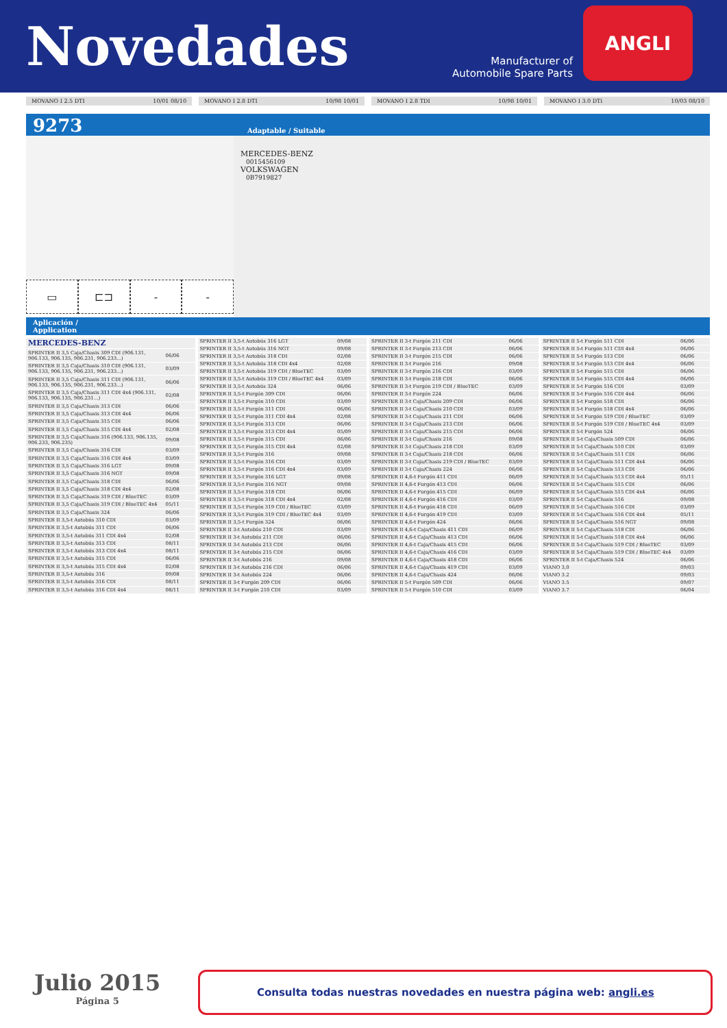Novedades
Manufacturer of
Automobile Spare Parts
ANGLI
MOVANO I 2.5 DTI 10/01 08/10 MOVANO I 2.8 DTI 10/98 10/01 MOVANO I 2.8 TDI 10/98 10/01 MOVANO I 3.0 DTi 10/03 08/10
9273 Adaptable / Suitable
▭ ⊏⊐ - -
MERCEDES-BENZ
0015456109
VOLKSWAGEN
0B7919827
Aplicación /
Application
| MERCEDES-BENZ | |
| SPRINTER II 3,5 Caja/Chasis 309 CDI (906.131, 906.133, 906.135, 906.231, 906.233...) | 06/06 |
| SPRINTER II 3,5 Caja/Chasis 310 CDI (906.131, 906.133, 906.135, 906.231, 906.233...) | 03/09 |
| SPRINTER II 3,5 Caja/Chasis 311 CDI (906.131, 906.133, 906.135, 906.231, 906.233...) | 06/06 |
| SPRINTER II 3,5 Caja/Chasis 311 CDI 4x4 (906.131, 906.133, 906.135, 906.231...) | 02/08 |
| SPRINTER II 3,5 Caja/Chasis 313 CDI | 06/06 |
| SPRINTER II 3,5 Caja/Chasis 313 CDI 4x4 | 06/06 |
| SPRINTER II 3,5 Caja/Chasis 315 CDI | 06/06 |
| SPRINTER II 3,5 Caja/Chasis 315 CDI 4x4 | 02/08 |
| SPRINTER II 3,5 Caja/Chasis 316 (906.133, 906.135, 906.233, 906.235) | 09/08 |
| SPRINTER II 3,5 Caja/Chasis 316 CDI | 03/09 |
| SPRINTER II 3,5 Caja/Chasis 316 CDI 4x4 | 03/09 |
| SPRINTER II 3,5 Caja/Chasis 316 LGT | 09/08 |
| SPRINTER II 3,5 Caja/Chasis 316 NGT | 09/08 |
| SPRINTER II 3,5 Caja/Chasis 318 CDI | 06/06 |
| SPRINTER II 3,5 Caja/Chasis 318 CDI 4x4 | 02/08 |
| SPRINTER II 3,5 Caja/Chasis 319 CDI / BlueTEC | 03/09 |
| SPRINTER II 3,5 Caja/Chasis 319 CDI / BlueTEC 4x4 | 05/11 |
| SPRINTER II 3,5 Caja/Chasis 324 | 06/06 |
| SPRINTER II 3,5-t Autobús 310 CDI | 03/09 |
| SPRINTER II 3,5-t Autobús 311 CDI | 06/06 |
| SPRINTER II 3,5-t Autobús 311 CDI 4x4 | 02/08 |
| SPRINTER II 3,5-t Autobús 313 CDI | 08/11 |
| SPRINTER II 3,5-t Autobús 313 CDI 4x4 | 08/11 |
| SPRINTER II 3,5-t Autobús 315 CDI | 06/06 |
| SPRINTER II 3,5-t Autobús 315 CDI 4x4 | 02/08 |
| SPRINTER II 3,5-t Autobús 316 | 09/08 |
| SPRINTER II 3,5-t Autobús 316 CDI | 08/11 |
| SPRINTER II 3,5-t Autobús 316 CDI 4x4 | 08/11 |
| SPRINTER II 3,5-t Autobús 316 LGT | 09/08 |
| SPRINTER II 3,5-t Autobús 316 NGT | 09/08 |
| SPRINTER II 3,5-t Autobús 318 CDI | 02/08 |
| SPRINTER II 3,5-t Autobús 318 CDI 4x4 | 02/08 |
| SPRINTER II 3,5-t Autobús 319 CDI / BlueTEC | 03/09 |
| SPRINTER II 3,5-t Autobús 319 CDI / BlueTEC 4x4 | 03/09 |
| SPRINTER II 3,5-t Autobús 324 | 06/06 |
| SPRINTER II 3,5-t Furgón 309 CDI | 06/06 |
| SPRINTER II 3,5-t Furgón 310 CDI | 03/09 |
| SPRINTER II 3,5-t Furgón 311 CDI | 06/06 |
| SPRINTER II 3,5-t Furgón 311 CDI 4x4 | 02/08 |
| SPRINTER II 3,5-t Furgón 313 CDI | 06/06 |
| SPRINTER II 3,5-t Furgón 313 CDI 4x4 | 05/09 |
| SPRINTER II 3,5-t Furgón 315 CDI | 06/06 |
| SPRINTER II 3,5-t Furgón 315 CDI 4x4 | 02/08 |
| SPRINTER II 3,5-t Furgón 316 | 09/08 |
| SPRINTER II 3,5-t Furgón 316 CDI | 03/09 |
| SPRINTER II 3,5-t Furgón 316 CDI 4x4 | 03/09 |
| SPRINTER II 3,5-t Furgón 316 LGT | 09/08 |
| SPRINTER II 3,5-t Furgón 316 NGT | 09/08 |
| SPRINTER II 3,5-t Furgón 318 CDI | 06/06 |
| SPRINTER II 3,5-t Furgón 318 CDI 4x4 | 02/08 |
| SPRINTER II 3,5-t Furgón 319 CDI / BlueTEC | 03/09 |
| SPRINTER II 3,5-t Furgón 319 CDI / BlueTEC 4x4 | 03/09 |
| SPRINTER II 3,5-t Furgón 324 | 06/06 |
| SPRINTER II 3-t Autobús 210 CDI | 03/09 |
| SPRINTER II 3-t Autobús 211 CDI | 06/06 |
| SPRINTER II 3-t Autobús 213 CDI | 06/06 |
| SPRINTER II 3-t Autobús 215 CDI | 06/06 |
| SPRINTER II 3-t Autobús 216 | 09/08 |
| SPRINTER II 3-t Autobús 216 CDI | 06/06 |
| SPRINTER II 3-t Autobús 224 | 06/06 |
| SPRINTER II 3-t Furgón 209 CDI | 06/06 |
| SPRINTER II 3-t Furgón 210 CDI | 03/09 |
| SPRINTER II 3-t Furgón 211 CDI | 06/06 |
| SPRINTER II 3-t Furgón 213 CDI | 06/06 |
| SPRINTER II 3-t Furgón 215 CDI | 06/06 |
| SPRINTER II 3-t Furgón 216 | 09/08 |
| SPRINTER II 3-t Furgón 216 CDI | 03/09 |
| SPRINTER II 3-t Furgón 218 CDI | 06/06 |
| SPRINTER II 3-t Furgón 219 CDI / BlueTEC | 03/09 |
| SPRINTER II 3-t Furgón 224 | 06/06 |
| SPRINTER II 3-t Caja/Chasis 209 CDI | 06/06 |
| SPRINTER II 3-t Caja/Chasis 210 CDI | 03/09 |
| SPRINTER II 3-t Caja/Chasis 211 CDI | 06/06 |
| SPRINTER II 3-t Caja/Chasis 213 CDI | 06/06 |
| SPRINTER II 3-t Caja/Chasis 215 CDI | 06/06 |
| SPRINTER II 3-t Caja/Chasis 216 | 09/08 |
| SPRINTER II 3-t Caja/Chasis 218 CDI | 03/09 |
| SPRINTER II 3-t Caja/Chasis 218 CDI | 06/06 |
| SPRINTER II 3-t Caja/Chasis 219 CDI / BlueTEC | 03/09 |
| SPRINTER II 3-t Caja/Chasis 224 | 06/06 |
| SPRINTER II 4,6-t Furgón 411 CDI | 06/09 |
| SPRINTER II 4,6-t Furgón 413 CDI | 06/06 |
| SPRINTER II 4,6-t Furgón 415 CDI | 06/09 |
| SPRINTER II 4,6-t Furgón 416 CDI | 03/09 |
| SPRINTER II 4,6-t Furgón 418 CDI | 06/09 |
| SPRINTER II 4,6-t Furgón 419 CDI | 03/09 |
| SPRINTER II 4,6-t Furgón 424 | 06/06 |
| SPRINTER II 4,6-t Caja/Chasis 411 CDI | 06/09 |
| SPRINTER II 4,6-t Caja/Chasis 413 CDI | 06/06 |
| SPRINTER II 4,6-t Caja/Chasis 415 CDI | 06/06 |
| SPRINTER II 4,6-t Caja/Chasis 416 CDI | 03/09 |
| SPRINTER II 4,6-t Caja/Chasis 418 CDI | 06/06 |
| SPRINTER II 4,6-t Caja/Chasis 419 CDI | 03/09 |
| SPRINTER II 4,6-t Caja/Chasis 424 | 06/06 |
| SPRINTER II 5-t Furgón 509 CDI | 06/06 |
| SPRINTER II 5-t Furgón 510 CDI | 03/09 |
| SPRINTER II 5-t Furgón 511 CDI | 06/06 |
| SPRINTER II 5-t Furgón 511 CDI 4x4 | 06/06 |
| SPRINTER II 5-t Furgón 513 CDI | 06/06 |
| SPRINTER II 5-t Furgón 513 CDI 4x4 | 06/06 |
| SPRINTER II 5-t Furgón 515 CDI | 06/06 |
| SPRINTER II 5-t Furgón 515 CDI 4x4 | 06/06 |
| SPRINTER II 5-t Furgón 516 CDI | 03/09 |
| SPRINTER II 5-t Furgón 516 CDI 4x4 | 06/06 |
| SPRINTER II 5-t Furgón 518 CDI | 06/06 |
| SPRINTER II 5-t Furgón 518 CDI 4x4 | 06/06 |
| SPRINTER II 5-t Furgón 519 CDI / BlueTEC | 03/09 |
| SPRINTER II 5-t Furgón 519 CDI / BlueTEC 4x4 | 03/09 |
| SPRINTER II 5-t Furgón 524 | 06/06 |
| SPRINTER II 5-t Caja/Chasis 509 CDI | 06/06 |
| SPRINTER II 5-t Caja/Chasis 510 CDI | 03/09 |
| SPRINTER II 5-t Caja/Chasis 511 CDI | 06/06 |
| SPRINTER II 5-t Caja/Chasis 511 CDI 4x4 | 06/06 |
| SPRINTER II 5-t Caja/Chasis 513 CDI | 06/06 |
| SPRINTER II 5-t Caja/Chasis 513 CDI 4x4 | 05/11 |
| SPRINTER II 5-t Caja/Chasis 515 CDI | 06/06 |
| SPRINTER II 5-t Caja/Chasis 515 CDI 4x4 | 06/06 |
| SPRINTER II 5-t Caja/Chasis 516 | 09/08 |
| SPRINTER II 5-t Caja/Chasis 516 CDI | 03/09 |
| SPRINTER II 5-t Caja/Chasis 516 CDI 4x4 | 05/11 |
| SPRINTER II 5-t Caja/Chasis 516 NGT | 09/08 |
| SPRINTER II 5-t Caja/Chasis 518 CDI | 06/06 |
| SPRINTER II 5-t Caja/Chasis 518 CDI 4x4 | 06/06 |
| SPRINTER II 5-t Caja/Chasis 519 CDI / BlueTEC | 03/09 |
| SPRINTER II 5-t Caja/Chasis 519 CDI / BlueTEC 4x4 | 03/09 |
| SPRINTER II 5-t Caja/Chasis 524 | 06/06 |
| VIANO 3,0 | 09/03 |
| VIANO 3.2 | 09/03 |
| VIANO 3.5 | 09/07 |
| VIANO 3.7 | 06/04 |
Julio 2015
Página 5
Consulta todas nuestras novedades en nuestra página web: angli.es